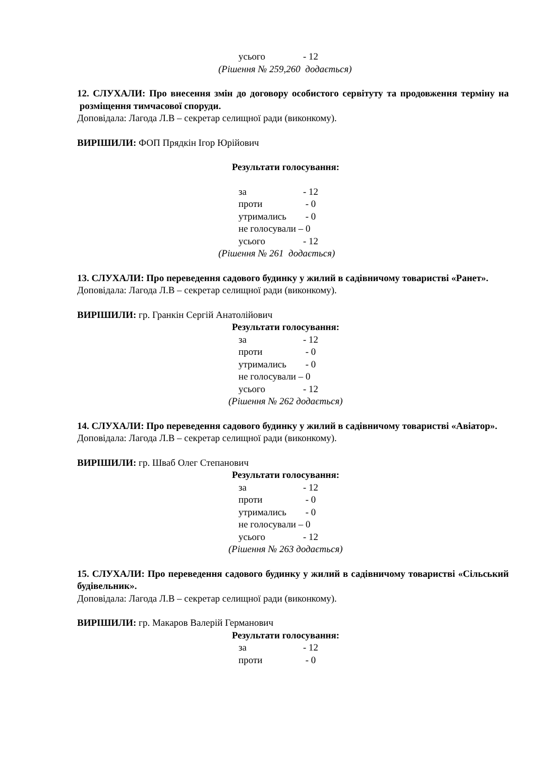усього - 12
(Рішення № 259,260 додається)
12. СЛУХАЛИ: Про внесення змін до договору особистого сервітуту та продовження терміну на розміщення тимчасової споруди.
Доповідала: Лагода Л.В – секретар селищної ради (виконкому).
ВИРІШИЛИ: ФОП Прядкін Ігор Юрійович
Результати голосування:
за - 12
проти - 0
утримались - 0
не голосували – 0
усього - 12
(Рішення № 261 додається)
13. СЛУХАЛИ: Про переведення садового будинку у жилий в садівничому товаристві «Ранет».
Доповідала: Лагода Л.В – секретар селищної ради (виконкому).
ВИРІШИЛИ: гр. Гранкін Сергій Анатолійович
Результати голосування:
за - 12
проти - 0
утримались - 0
не голосували – 0
усього - 12
(Рішення № 262 додається)
14. СЛУХАЛИ: Про переведення садового будинку у жилий в садівничому товаристві «Авіатор».
Доповідала: Лагода Л.В – секретар селищної ради (виконкому).
ВИРІШИЛИ: гр. Шваб Олег Степанович
Результати голосування:
за - 12
проти - 0
утримались - 0
не голосували – 0
усього - 12
(Рішення № 263 додається)
15. СЛУХАЛИ: Про переведення садового будинку у жилий в садівничому товаристві «Сільський будівельник».
Доповідала: Лагода Л.В – секретар селищної ради (виконкому).
ВИРІШИЛИ: гр. Макаров Валерій Германович
Результати голосування:
за - 12
проти - 0